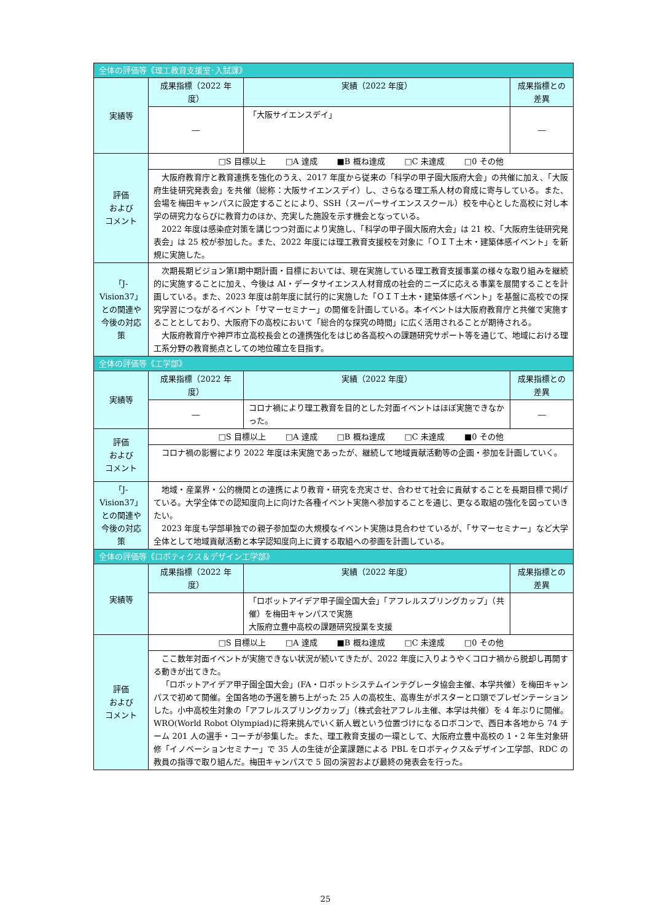| 全体の評価等《理工教育支援室･入試課》 | | | |
| 実績等 | 成果指標（2022 年度） | 実績（2022 年度） | 成果指標との差異 |
| | ― | 「大阪サイエンスデイ」 | ― |
| 評価 および コメント | □S 目標以上 □A 達成 ■B 概ね達成 □C 未達成 □0 その他 | | |
| | 大阪府教育庁と教育連携を強化のうえ、2017 年度から従来の「科学の甲子園大阪府大会」の共催に加え、「大阪府生徒研究発表会」を共催（総称：大阪サイエンスデイ）し、さらなる理工系人材の育成に寄与している。また、会場を梅田キャンパスに設定することにより、SSH（スーパーサイエンススクール）校を中心とした高校に対し本学の研究力ならびに教育力のほか、充実した施設を示す機会となっている。 2022 年度は感染症対策を講じつつ対面により実施し、「科学の甲子園大阪府大会」は 21 校、「大阪府生徒研究発表会」は 25 校が参加した。また、2022 年度には理工教育支援校を対象に「ＯＩＴ土木・建築体感イベント」を新規に実施した。 | | |
| 「J-Vision37」との関連や今後の対応策 | 次期長期ビジョン第Ⅰ期中期計画・目標においては、現在実施している理工教育支援事業の様々な取り組みを継続的に実施することに加え、今後は AI・データサイエンス人材育成の社会的ニーズに応える事業を展開することを計画している。また、2023 年度は前年度に試行的に実施した「ＯＩＴ土木・建築体感イベント」を基盤に高校での探究学習につながるイベント「サマーセミナー」の開催を計画している。本イベントは大阪府教育庁と共催で実施することとしており、大阪府下の高校において「総合的な探究の時間」に広く活用されることが期待される。 大阪府教育庁や神戸市立高校長会との連携強化をはじめ各高校への課題研究サポート等を通じて、地域における理工系分野の教育拠点としての地位確立を目指す。 | | |
| 全体の評価等《工学部》 | | | |
| 実績等 | 成果指標（2022 年度） | 実績（2022 年度） | 成果指標との差異 |
| | ― | コロナ禍により理工教育を目的とした対面イベントはほぼ実施できなかった。 | ― |
| 評価 および コメント | □S 目標以上 □A 達成 □B 概ね達成 □C 未達成 ■0 その他 | | |
| | コロナ禍の影響により 2022 年度は未実施であったが、継続して地域貢献活動等の企画・参加を計画していく。 | | |
| 「J-Vision37」との関連や今後の対応策 | 地域・産業界・公的機関との連携により教育・研究を充実させ、合わせて社会に貢献することを長期目標で掲げている。大学全体での認知度向上に向けた各種イベント実施へ参加することを通じ、更なる取組の強化を図っていきたい。 2023 年度も学部単独での親子参加型の大規模なイベント実施は見合わせているが、「サマーセミナー」など大学全体として地域貢献活動と本学認知度向上に資する取組への参画を計画している。 | | |
| 全体の評価等《ロボティクス＆デザイン工学部》 | | | |
| 実績等 | 成果指標（2022 年度） | 実績（2022 年度） | 成果指標との差異 |
| | | 「ロボットアイデア甲子園全国大会」「アフレルスプリングカップ」（共催）を梅田キャンパスで実施 大阪府立豊中高校の課題研究授業を支援 | |
| 評価 および コメント | □S 目標以上 □A 達成 ■B 概ね達成 □C 未達成 □0 その他 | | |
| | ここ数年対面イベントが実施できない状況が続いてきたが、2022 年度に入りようやくコロナ禍から脱却し再開する動きが出てきた。 「ロボットアイデア甲子園全国大会」(FA・ロボットシステムインテグレータ協会主催、本学共催）を梅田キャンパスで初めて開催。全国各地の予選を勝ち上がった 25 人の高校生、高専生がポスターと口頭でプレゼンテーションした。小中高校生対象の「アフレルスプリングカップ」（株式会社アフレル主催、本学は共催）を 4 年ぶりに開催。WRO(World Robot Olympiad)に将来挑んでいく新人戦という位置づけになるロボコンで、西日本各地から 74 チーム 201 人の選手・コーチが参集した。また、理工教育支援の一環として、大阪府立豊中高校の 1・2 年生対象研修「イノベーションセミナー」で 35 人の生徒が企業課題による PBL をロボティクス&デザイン工学部、RDC の教員の指導で取り組んだ。梅田キャンパスで 5 回の演習および最終の発表会を行った。 | | |
25